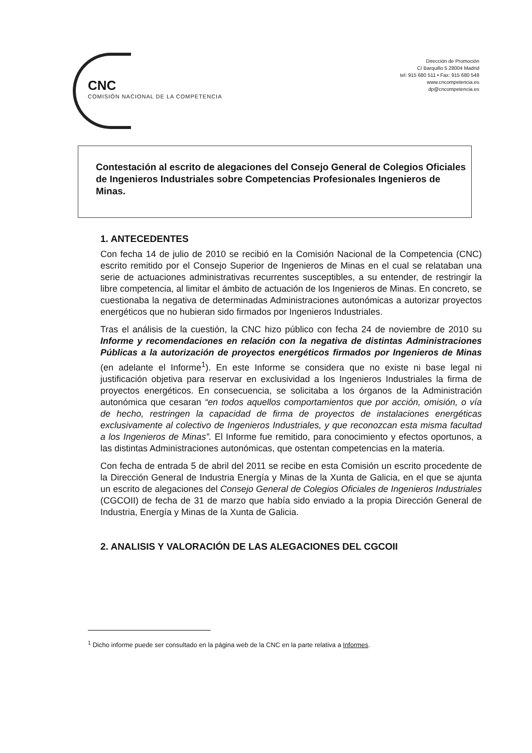CNC
COMISIÓN NACIONAL DE LA COMPETENCIA
Dirección de Promoción
C/ Barquillo 5 28004 Madrid
tel: 915 680 511 • Fax: 915 680 548
www.cncompetencia.es
dp@cncompetencia.es
Contestación al escrito de alegaciones del Consejo General de Colegios Oficiales de Ingenieros Industriales sobre Competencias Profesionales Ingenieros de Minas.
1. ANTECEDENTES
Con fecha 14 de julio de 2010 se recibió en la Comisión Nacional de la Competencia (CNC) escrito remitido por el Consejo Superior de Ingenieros de Minas en el cual se relataban una serie de actuaciones administrativas recurrentes susceptibles, a su entender, de restringir la libre competencia, al limitar el ámbito de actuación de los Ingenieros de Minas. En concreto, se cuestionaba la negativa de determinadas Administraciones autonómicas a autorizar proyectos energéticos que no hubieran sido firmados por Ingenieros Industriales.
Tras el análisis de la cuestión, la CNC hizo público con fecha 24 de noviembre de 2010 su Informe y recomendaciones en relación con la negativa de distintas Administraciones Públicas a la autorización de proyectos energéticos firmados por Ingenieros de Minas (en adelante el Informe<sup>1</sup>). En este Informe se considera que no existe ni base legal ni justificación objetiva para reservar en exclusividad a los Ingenieros Industriales la firma de proyectos energéticos. En consecuencia, se solicitaba a los órganos de la Administración autonómica que cesaran “en todos aquellos comportamientos que por acción, omisión, o vía de hecho, restringen la capacidad de firma de proyectos de instalaciones energéticas exclusivamente al colectivo de Ingenieros Industriales, y que reconozcan esta misma facultad a los Ingenieros de Minas”. El Informe fue remitido, para conocimiento y efectos oportunos, a las distintas Administraciones autonómicas, que ostentan competencias en la materia.
Con fecha de entrada 5 de abril del 2011 se recibe en esta Comisión un escrito procedente de la Dirección General de Industria Energía y Minas de la Xunta de Galicia, en el que se ajunta un escrito de alegaciones del Consejo General de Colegios Oficiales de Ingenieros Industriales (CGCOII) de fecha de 31 de marzo que había sido enviado a la propia Dirección General de Industria, Energía y Minas de la Xunta de Galicia.
2. ANALISIS Y VALORACIÓN DE LAS ALEGACIONES DEL CGCOII
<sup>1</sup> Dicho informe puede ser consultado en la página web de la CNC en la parte relativa a Informes.